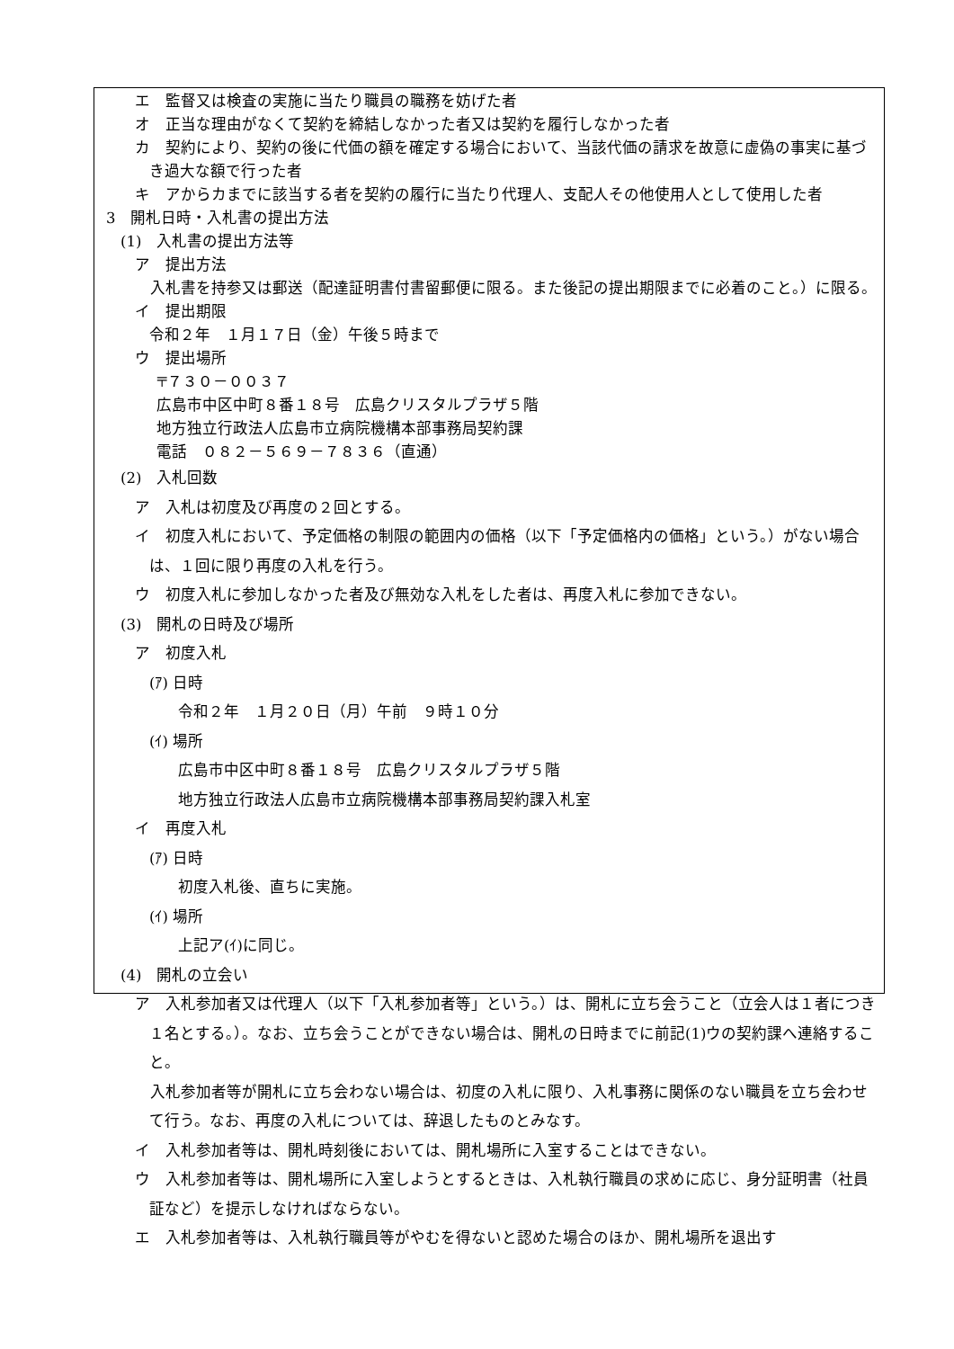エ　監督又は検査の実施に当たり職員の職務を妨げた者
オ　正当な理由がなくて契約を締結しなかった者又は契約を履行しなかった者
カ　契約により、契約の後に代価の額を確定する場合において、当該代価の請求を故意に虚偽の事実に基づき過大な額で行った者
キ　アからカまでに該当する者を契約の履行に当たり代理人、支配人その他使用人として使用した者
3　開札日時・入札書の提出方法
(1)　入札書の提出方法等
ア　提出方法
　入札書を持参又は郵送（配達証明書付書留郵便に限る。また後記の提出期限までに必着のこと。）に限る。
イ　提出期限
令和２年　１月１７日（金）午後５時まで
ウ　提出場所
〒７３０－００３７
広島市中区中町８番１８号　広島クリスタルプラザ５階
地方独立行政法人広島市立病院機構本部事務局契約課
電話　０８２－５６９－７８３６（直通）
(2)　入札回数
ア　入札は初度及び再度の２回とする。
イ　初度入札において、予定価格の制限の範囲内の価格（以下「予定価格内の価格」という。）がない場合は、１回に限り再度の入札を行う。
ウ　初度入札に参加しなかった者及び無効な入札をした者は、再度入札に参加できない。
(3)　開札の日時及び場所
ア　初度入札
(ｱ) 日時
令和２年　１月２０日（月）午前　９時１０分
(ｲ) 場所
広島市中区中町８番１８号　広島クリスタルプラザ５階
地方独立行政法人広島市立病院機構本部事務局契約課入札室
イ　再度入札
(ｱ) 日時
初度入札後、直ちに実施。
(ｲ) 場所
上記ア(ｲ)に同じ。
(4)　開札の立会い
ア　入札参加者又は代理人（以下「入札参加者等」という。）は、開札に立ち会うこと（立会人は１者につき１名とする。）。なお、立ち会うことができない場合は、開札の日時までに前記(1)ウの契約課へ連絡すること。
　入札参加者等が開札に立ち会わない場合は、初度の入札に限り、入札事務に関係のない職員を立ち会わせて行う。なお、再度の入札については、辞退したものとみなす。
イ　入札参加者等は、開札時刻後においては、開札場所に入室することはできない。
ウ　入札参加者等は、開札場所に入室しようとするときは、入札執行職員の求めに応じ、身分証明書（社員証など）を提示しなければならない。
エ　入札参加者等は、入札執行職員等がやむを得ないと認めた場合のほか、開札場所を退出す